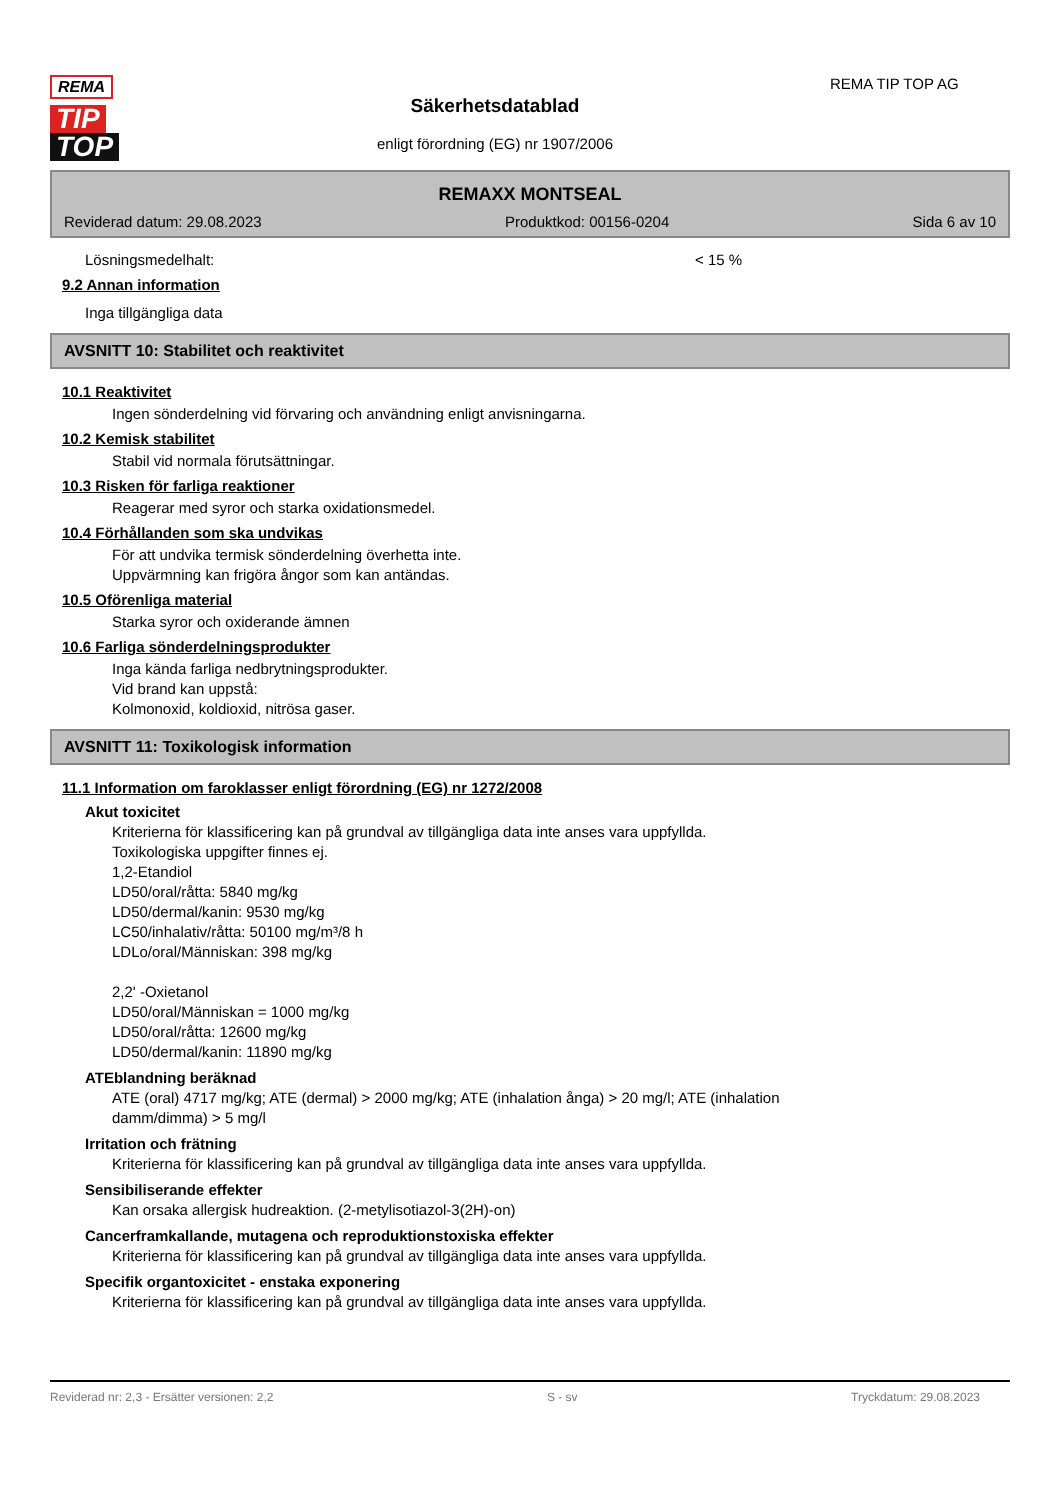REMA
TIP
TOP
Säkerhetsdatablad
enligt förordning (EG) nr 1907/2006
REMA TIP TOP AG
REMAXX MONTSEAL
Reviderad datum: 29.08.2023 Produktkod: 00156-0204 Sida 6 av 10
Lösningsmedelhalt: < 15 %
9.2 Annan information
Inga tillgängliga data
AVSNITT 10: Stabilitet och reaktivitet
10.1 Reaktivitet
Ingen sönderdelning vid förvaring och användning enligt anvisningarna.
10.2 Kemisk stabilitet
Stabil vid normala förutsättningar.
10.3 Risken för farliga reaktioner
Reagerar med syror och starka oxidationsmedel.
10.4 Förhållanden som ska undvikas
För att undvika termisk sönderdelning överhetta inte.
Uppvärmning kan frigöra ångor som kan antändas.
10.5 Oförenliga material
Starka syror och oxiderande ämnen
10.6 Farliga sönderdelningsprodukter
Inga kända farliga nedbrytningsprodukter.
Vid brand kan uppstå:
Kolmonoxid, koldioxid, nitrösa gaser.
AVSNITT 11: Toxikologisk information
11.1 Information om faroklasser enligt förordning (EG) nr 1272/2008
Akut toxicitet
Kriterierna för klassificering kan på grundval av tillgängliga data inte anses vara uppfyllda.
Toxikologiska uppgifter finnes ej.
1,2-Etandiol
LD50/oral/råtta: 5840 mg/kg
LD50/dermal/kanin: 9530 mg/kg
LC50/inhalativ/råtta: 50100 mg/m³/8 h
LDLo/oral/Människan: 398 mg/kg
2,2' -Oxietanol
LD50/oral/Människan = 1000 mg/kg
LD50/oral/råtta: 12600 mg/kg
LD50/dermal/kanin: 11890 mg/kg
ATEblandning beräknad
ATE (oral) 4717 mg/kg; ATE (dermal) > 2000 mg/kg; ATE (inhalation ånga) > 20 mg/l; ATE (inhalation
damm/dimma) > 5 mg/l
Irritation och frätning
Kriterierna för klassificering kan på grundval av tillgängliga data inte anses vara uppfyllda.
Sensibiliserande effekter
Kan orsaka allergisk hudreaktion. (2-metylisotiazol-3(2H)-on)
Cancerframkallande, mutagena och reproduktionstoxiska effekter
Kriterierna för klassificering kan på grundval av tillgängliga data inte anses vara uppfyllda.
Specifik organtoxicitet - enstaka exponering
Kriterierna för klassificering kan på grundval av tillgängliga data inte anses vara uppfyllda.
Reviderad nr: 2,3 - Ersätter versionen: 2,2 S - sv Tryckdatum: 29.08.2023